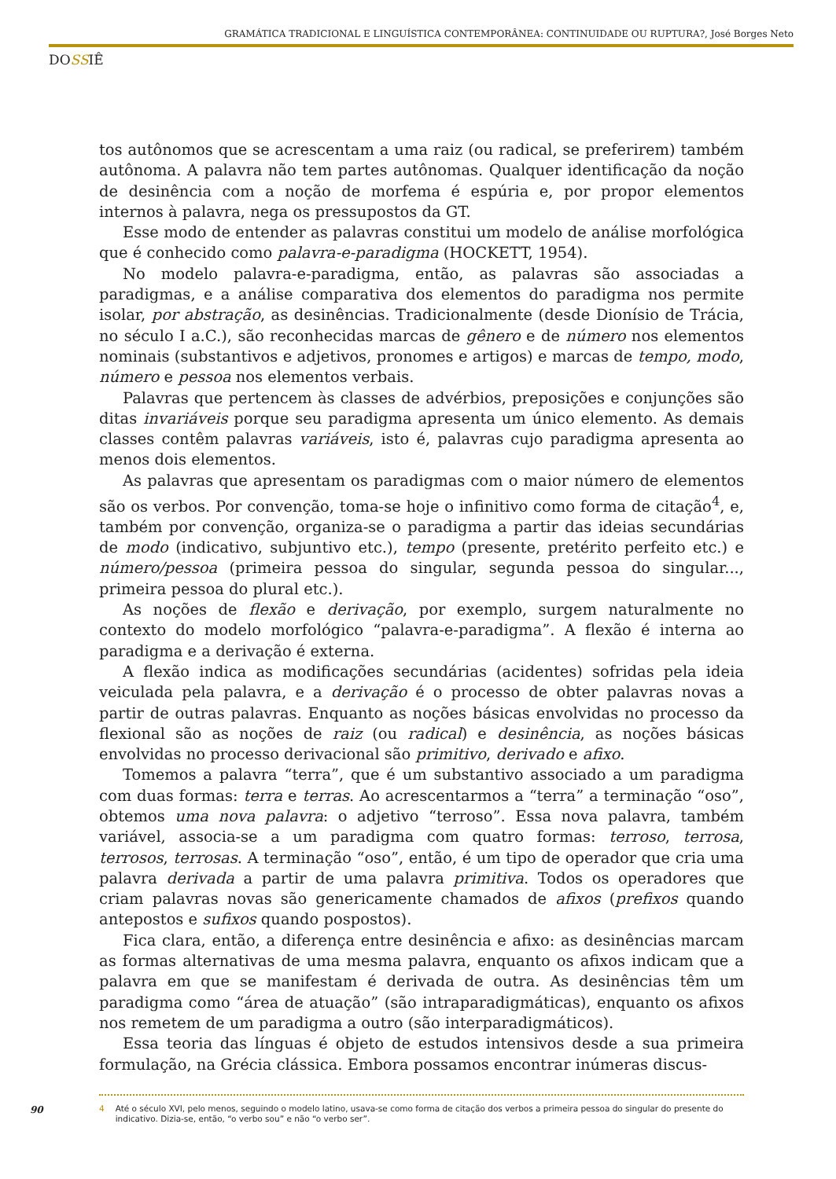GRAMÁTICA TRADICIONAL E LINGUÍSTICA CONTEMPORÂNEA: CONTINUIDADE OU RUPTURA?, José Borges Neto
DOSSIÊ
tos autônomos que se acrescentam a uma raiz (ou radical, se preferirem) também autônoma. A palavra não tem partes autônomas. Qualquer identificação da noção de desinência com a noção de morfema é espúria e, por propor elementos internos à palavra, nega os pressupostos da GT.
Esse modo de entender as palavras constitui um modelo de análise morfológica que é conhecido como palavra-e-paradigma (HOCKETT, 1954).
No modelo palavra-e-paradigma, então, as palavras são associadas a paradigmas, e a análise comparativa dos elementos do paradigma nos permite isolar, por abstração, as desinências. Tradicionalmente (desde Dionísio de Trácia, no século I a.C.), são reconhecidas marcas de gênero e de número nos elementos nominais (substantivos e adjetivos, pronomes e artigos) e marcas de tempo, modo, número e pessoa nos elementos verbais.
Palavras que pertencem às classes de advérbios, preposições e conjunções são ditas invariáveis porque seu paradigma apresenta um único elemento. As demais classes contêm palavras variáveis, isto é, palavras cujo paradigma apresenta ao menos dois elementos.
As palavras que apresentam os paradigmas com o maior número de elementos são os verbos. Por convenção, toma-se hoje o infinitivo como forma de citação<sup>4</sup>, e, também por convenção, organiza-se o paradigma a partir das ideias secundárias de modo (indicativo, subjuntivo etc.), tempo (presente, pretérito perfeito etc.) e número/pessoa (primeira pessoa do singular, segunda pessoa do singular..., primeira pessoa do plural etc.).
As noções de flexão e derivação, por exemplo, surgem naturalmente no contexto do modelo morfológico “palavra-e-paradigma”. A flexão é interna ao paradigma e a derivação é externa.
A flexão indica as modificações secundárias (acidentes) sofridas pela ideia veiculada pela palavra, e a derivação é o processo de obter palavras novas a partir de outras palavras. Enquanto as noções básicas envolvidas no processo da flexional são as noções de raiz (ou radical) e desinência, as noções básicas envolvidas no processo derivacional são primitivo, derivado e afixo.
Tomemos a palavra “terra”, que é um substantivo associado a um paradigma com duas formas: terra e terras. Ao acrescentarmos a “terra” a terminação “oso”, obtemos uma nova palavra: o adjetivo “terroso”. Essa nova palavra, também variável, associa-se a um paradigma com quatro formas: terroso, terrosa, terrosos, terrosas. A terminação “oso”, então, é um tipo de operador que cria uma palavra derivada a partir de uma palavra primitiva. Todos os operadores que criam palavras novas são genericamente chamados de afixos (prefixos quando antepostos e sufixos quando pospostos).
Fica clara, então, a diferença entre desinência e afixo: as desinências marcam as formas alternativas de uma mesma palavra, enquanto os afixos indicam que a palavra em que se manifestam é derivada de outra. As desinências têm um paradigma como “área de atuação” (são intraparadigmáticas), enquanto os afixos nos remetem de um paradigma a outro (são interparadigmáticos).
Essa teoria das línguas é objeto de estudos intensivos desde a sua primeira formulação, na Grécia clássica. Embora possamos encontrar inúmeras discus-
90
4 Até o século XVI, pelo menos, seguindo o modelo latino, usava-se como forma de citação dos verbos a primeira pessoa do singular do presente do indicativo. Dizia-se, então, “o verbo sou” e não “o verbo ser”.